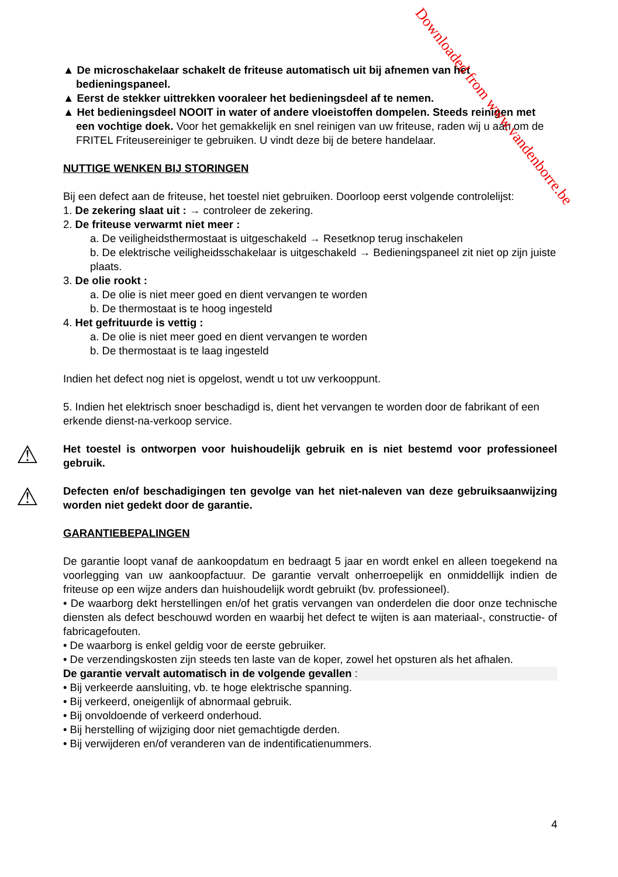▲ De microschakelaar schakelt de friteuse automatisch uit bij afnemen van het
bedieningspaneel.
▲ Eerst de stekker uittrekken vooraleer het bedieningsdeel af te nemen.
▲ Het bedieningsdeel NOOIT in water of andere vloeistoffen dompelen. Steeds reinigen met
een vochtige doek. Voor het gemakkelijk en snel reinigen van uw friteuse, raden wij u aan om de FRITEL Friteusereiniger te gebruiken. U vindt deze bij de betere handelaar.
NUTTIGE WENKEN BIJ STORINGEN
Bij een defect aan de friteuse, het toestel niet gebruiken. Doorloop eerst volgende controlelijst:
1. De zekering slaat uit : → controleer de zekering.
2. De friteuse verwarmt niet meer :
a. De veiligheidsthermostaat is uitgeschakeld → Resetknop terug inschakelen
b. De elektrische veiligheidsschakelaar is uitgeschakeld → Bedieningspaneel zit niet op zijn juiste plaats.
3. De olie rookt :
a. De olie is niet meer goed en dient vervangen te worden
b. De thermostaat is te hoog ingesteld
4. Het gefrituurde is vettig :
a. De olie is niet meer goed en dient vervangen te worden
b. De thermostaat is te laag ingesteld
Indien het defect nog niet is opgelost, wendt u tot uw verkooppunt.
5. Indien het elektrisch snoer beschadigd is, dient het vervangen te worden door de fabrikant of een erkende dienst-na-verkoop service.
⚠
Het toestel is ontworpen voor huishoudelijk gebruik en is niet bestemd voor professioneel gebruik.
⚠
Defecten en/of beschadigingen ten gevolge van het niet-naleven van deze gebruiksaanwijzing worden niet gedekt door de garantie.
GARANTIEBEPALINGEN
De garantie loopt vanaf de aankoopdatum en bedraagt 5 jaar en wordt enkel en alleen toegekend na voorlegging van uw aankoopfactuur. De garantie vervalt onherroepelijk en onmiddellijk indien de friteuse op een wijze anders dan huishoudelijk wordt gebruikt (bv. professioneel).
• De waarborg dekt herstellingen en/of het gratis vervangen van onderdelen die door onze technische diensten als defect beschouwd worden en waarbij het defect te wijten is aan materiaal-, constructie- of fabricagefouten.
• De waarborg is enkel geldig voor de eerste gebruiker.
• De verzendingskosten zijn steeds ten laste van de koper, zowel het opsturen als het afhalen.
De garantie vervalt automatisch in de volgende gevallen :
• Bij verkeerde aansluiting, vb. te hoge elektrische spanning.
• Bij verkeerd, oneigenlijk of abnormaal gebruik.
• Bij onvoldoende of verkeerd onderhoud.
• Bij herstelling of wijziging door niet gemachtigde derden.
• Bij verwijderen en/of veranderen van de indentificatienummers.
4
Downloaded from www.vandenborre.be